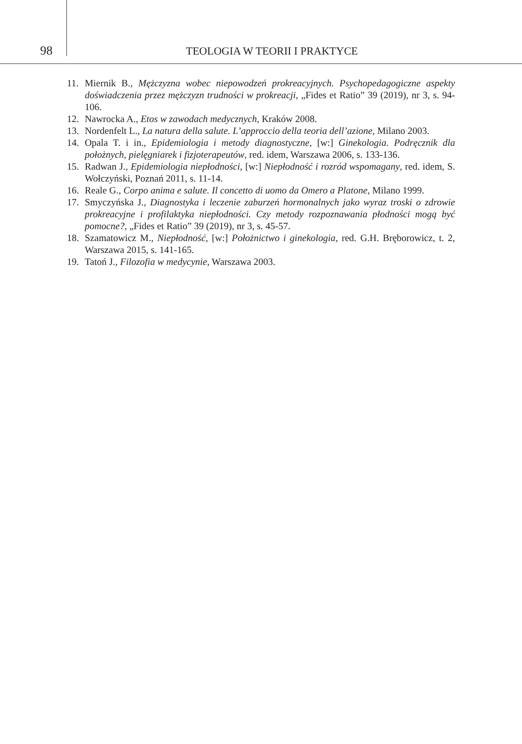98
TEOLOGIA W TEORII I PRAKTYCE
11. Miernik B., Mężczyzna wobec niepowodzeń prokreacyjnych. Psychopedagogiczne aspekty doświadczenia przez mężczyzn trudności w prokreacji, „Fides et Ratio” 39 (2019), nr 3, s. 94-106.
12. Nawrocka A., Etos w zawodach medycznych, Kraków 2008.
13. Nordenfelt L., La natura della salute. L’approccio della teoria dell’azione, Milano 2003.
14. Opala T. i in., Epidemiologia i metody diagnostyczne, [w:] Ginekologia. Podręcznik dla położnych, pielęgniarek i fizjoterapeutów, red. idem, Warszawa 2006, s. 133-136.
15. Radwan J., Epidemiologia niepłodności, [w:] Niepłodność i rozród wspomagany, red. idem, S. Wołczyński, Poznań 2011, s. 11-14.
16. Reale G., Corpo anima e salute. Il concetto di uomo da Omero a Platone, Milano 1999.
17. Smyczyńska J., Diagnostyka i leczenie zaburzeń hormonalnych jako wyraz troski o zdrowie prokreacyjne i profilaktyka niepłodności. Czy metody rozpoznawania płodności mogą być pomocne?, „Fides et Ratio” 39 (2019), nr 3, s. 45-57.
18. Szamatowicz M., Niepłodność, [w:] Położnictwo i ginekologia, red. G.H. Bręborowicz, t. 2, Warszawa 2015, s. 141-165.
19. Tatoń J., Filozofia w medycynie, Warszawa 2003.